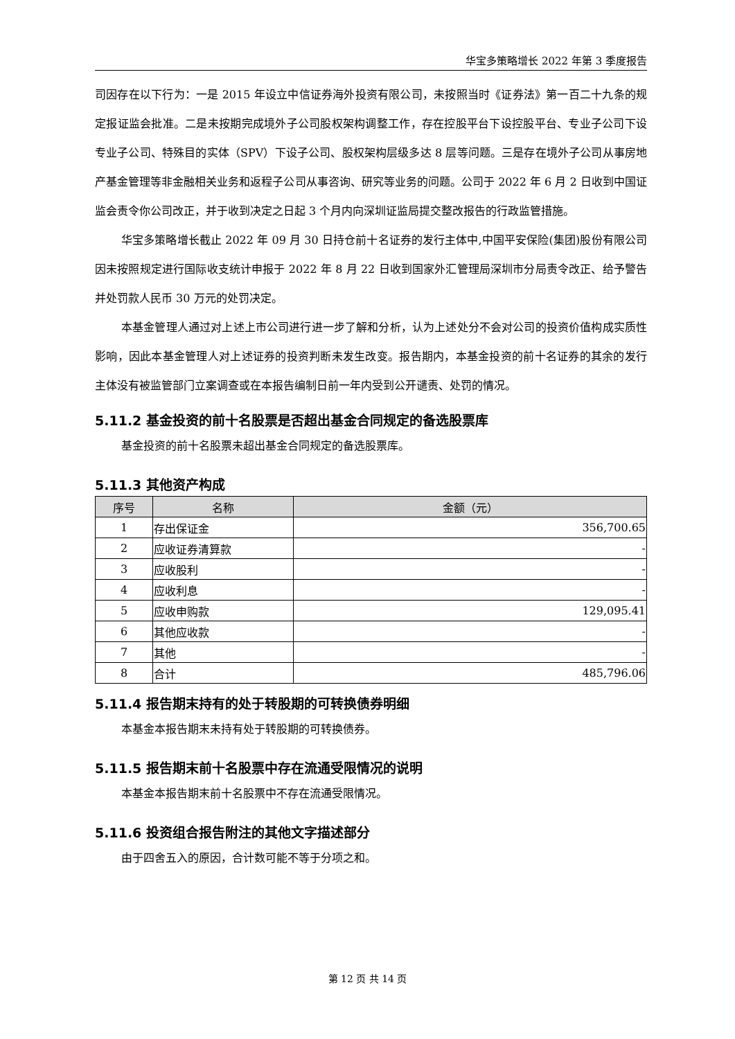华宝多策略增长 2022 年第 3 季度报告
司因存在以下行为：一是 2015 年设立中信证券海外投资有限公司，未按照当时《证券法》第一百二十九条的规定报证监会批准。二是未按期完成境外子公司股权架构调整工作，存在控股平台下设控股平台、专业子公司下设专业子公司、特殊目的实体（SPV）下设子公司、股权架构层级多达 8 层等问题。三是存在境外子公司从事房地产基金管理等非金融相关业务和返程子公司从事咨询、研究等业务的问题。公司于 2022 年 6 月 2 日收到中国证监会责令你公司改正，并于收到决定之日起 3 个月内向深圳证监局提交整改报告的行政监管措施。
华宝多策略增长截止 2022 年 09 月 30 日持仓前十名证券的发行主体中,中国平安保险(集团)股份有限公司因未按照规定进行国际收支统计申报于 2022 年 8 月 22 日收到国家外汇管理局深圳市分局责令改正、给予警告并处罚款人民币 30 万元的处罚决定。
本基金管理人通过对上述上市公司进行进一步了解和分析，认为上述处分不会对公司的投资价值构成实质性影响，因此本基金管理人对上述证券的投资判断未发生改变。报告期内，本基金投资的前十名证券的其余的发行主体没有被监管部门立案调查或在本报告编制日前一年内受到公开谴责、处罚的情况。
5.11.2 基金投资的前十名股票是否超出基金合同规定的备选股票库
基金投资的前十名股票未超出基金合同规定的备选股票库。
5.11.3 其他资产构成
| 序号 | 名称 | 金额（元） |
| --- | --- | --- |
| 1 | 存出保证金 | 356,700.65 |
| 2 | 应收证券清算款 | - |
| 3 | 应收股利 | - |
| 4 | 应收利息 | - |
| 5 | 应收申购款 | 129,095.41 |
| 6 | 其他应收款 | - |
| 7 | 其他 | - |
| 8 | 合计 | 485,796.06 |
5.11.4 报告期末持有的处于转股期的可转换债券明细
本基金本报告期末未持有处于转股期的可转换债券。
5.11.5 报告期末前十名股票中存在流通受限情况的说明
本基金本报告期末前十名股票中不存在流通受限情况。
5.11.6 投资组合报告附注的其他文字描述部分
由于四舍五入的原因，合计数可能不等于分项之和。
第 12 页 共 14 页